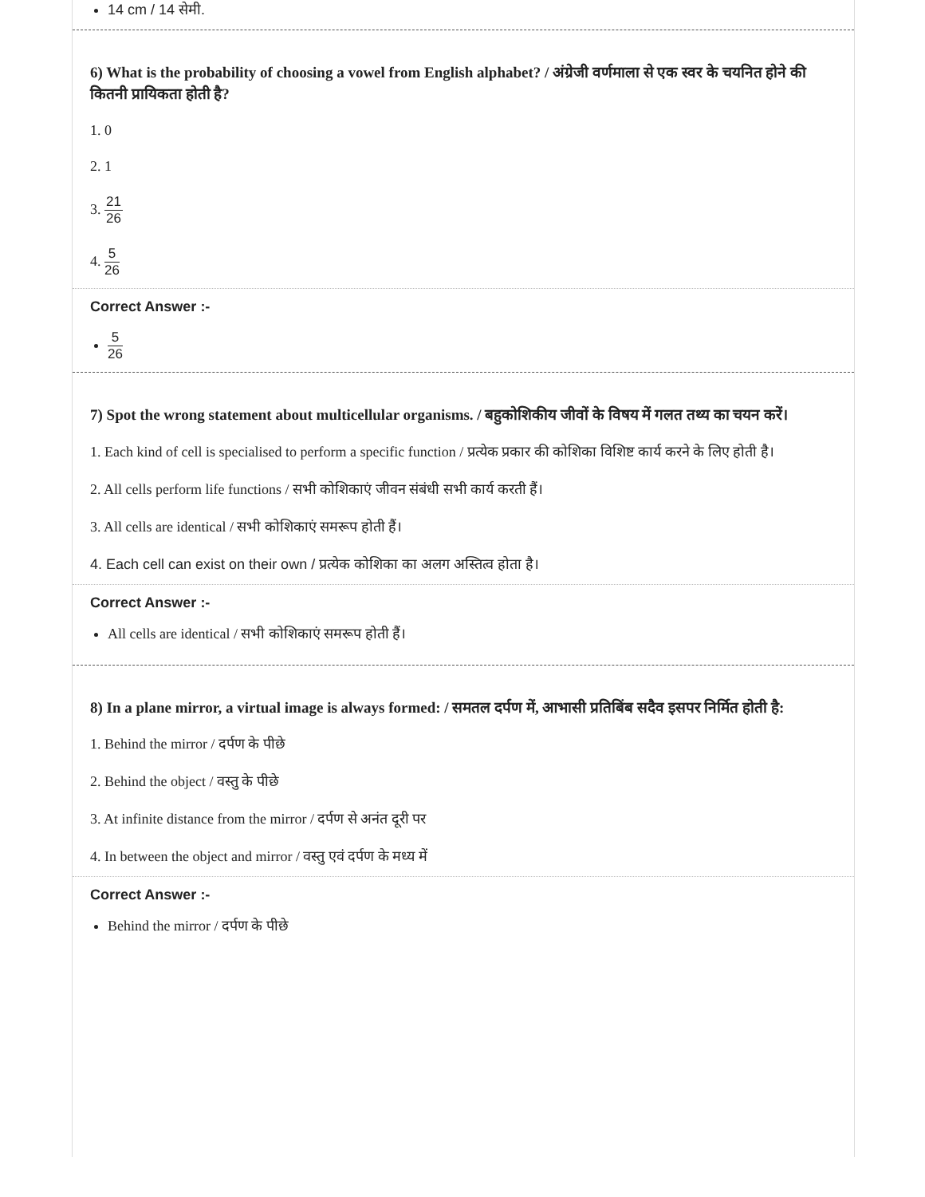14 cm / 14 सेमी.
6) What is the probability of choosing a vowel from English alphabet? / अंग्रेजी वर्णमाला से एक स्वर के चयनित होने की कितनी प्रायिकता होती है?
1. 0
2. 1
3. 21 26
4. 5 26
Correct Answer :-
5 26
7) Spot the wrong statement about multicellular organisms. / बहुकोशिकीय जीवों के विषय में गलत तथ्य का चयन करें।
1. Each kind of cell is specialised to perform a specific function / प्रत्येक प्रकार की कोशिका विशिष्ट कार्य करने के लिए होती है।
2. All cells perform life functions / सभी कोशिकाएं जीवन संबंधी सभी कार्य करती हैं।
3. All cells are identical / सभी कोशिकाएं समरूप होती हैं।
4. Each cell can exist on their own / प्रत्येक कोशिका का अलग अस्तित्व होता है।
Correct Answer :-
All cells are identical / सभी कोशिकाएं समरूप होती हैं।
8) In a plane mirror, a virtual image is always formed: / समतल दर्पण में, आभासी प्रतिबिंब सदैव इसपर निर्मित होती है:
1. Behind the mirror / दर्पण के पीछे
2. Behind the object / वस्तु के पीछे
3. At infinite distance from the mirror / दर्पण से अनंत दूरी पर
4. In between the object and mirror / वस्तु एवं दर्पण के मध्य में
Correct Answer :-
Behind the mirror / दर्पण के पीछे